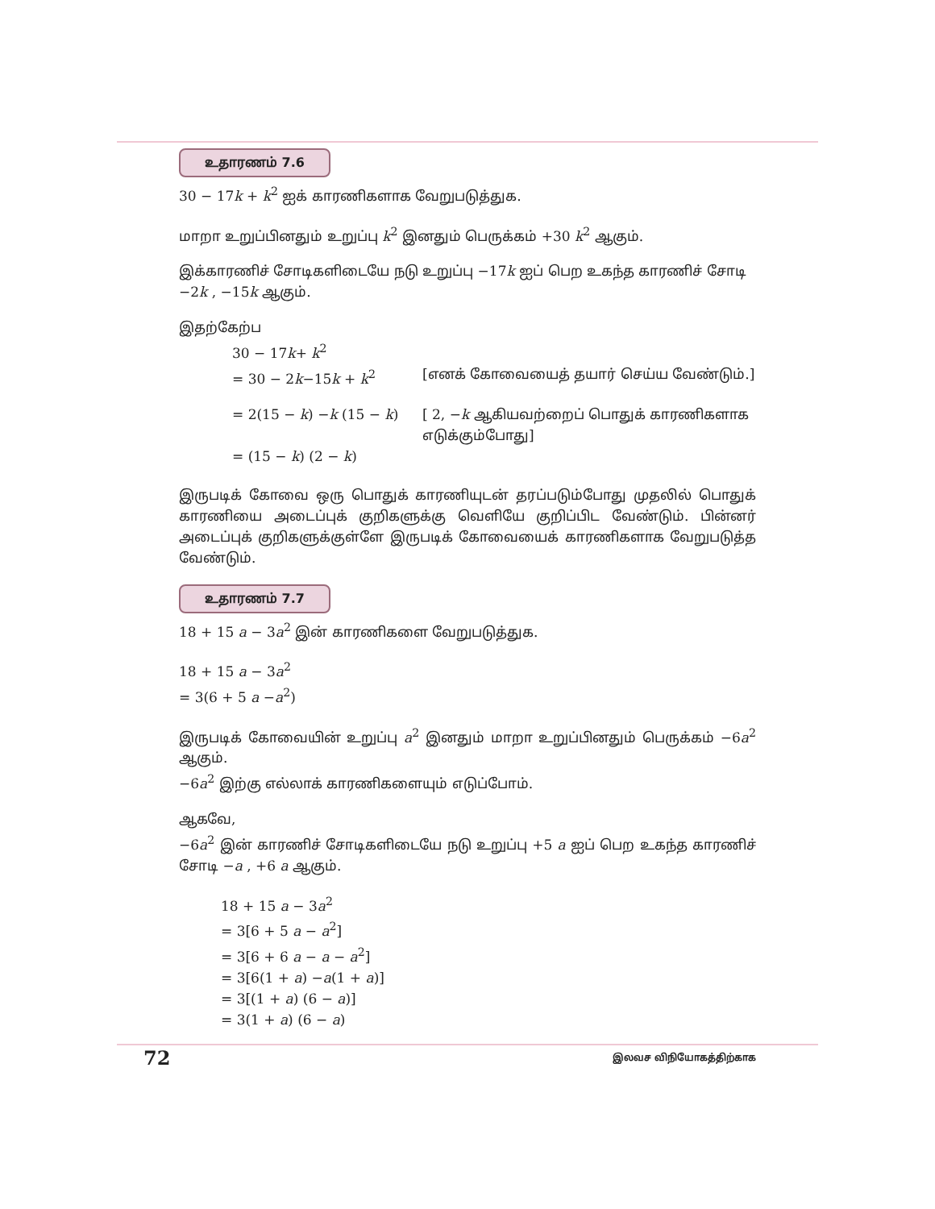உதாரணம் 7.6
30 − 17k + k<sup>2</sup> ஐக் காரணிகளாக வேறுபடுத்துக.
மாறா உறுப்பினதும் உறுப்பு k<sup>2</sup> இனதும் பெருக்கம் +30 k<sup>2</sup> ஆகும்.
இக்காரணிச் சோடிகளிடையே நடு உறுப்பு −17k ஐப் பெற உகந்த காரணிச் சோடி
−2k , −15k ஆகும்.
இதற்கேற்ப
30 − 17k+ k<sup>2</sup>
= 30 − 2k−15k + k<sup>2</sup> [எனக் கோவையைத் தயார் செய்ய வேண்டும்.]
= 2(15 − k) −k (15 − k) [ 2, −k ஆகியவற்றைப் பொதுக் காரணிகளாக எடுக்கும்போது]
= (15 − k) (2 − k)
இருபடிக் கோவை ஒரு பொதுக் காரணியுடன் தரப்படும்போது முதலில் பொதுக் காரணியை அடைப்புக் குறிகளுக்கு வெளியே குறிப்பிட வேண்டும். பின்னர் அடைப்புக் குறிகளுக்குள்ளே இருபடிக் கோவையைக் காரணிகளாக வேறுபடுத்த வேண்டும்.
உதாரணம் 7.7
18 + 15 a − 3a<sup>2</sup> இன் காரணிகளை வேறுபடுத்துக.
18 + 15 a − 3a<sup>2</sup>
= 3(6 + 5 a −a<sup>2</sup>)
இருபடிக் கோவையின் உறுப்பு a<sup>2</sup> இனதும் மாறா உறுப்பினதும் பெருக்கம் −6a<sup>2</sup> ஆகும்.
−6a<sup>2</sup> இற்கு எல்லாக் காரணிகளையும் எடுப்போம்.
ஆகவே,
−6a<sup>2</sup> இன் காரணிச் சோடிகளிடையே நடு உறுப்பு +5 a ஐப் பெற உகந்த காரணிச் சோடி −a , +6 a ஆகும்.
18 + 15 a − 3a<sup>2</sup>
= 3[6 + 5 a − a<sup>2</sup>]
= 3[6 + 6 a − a − a<sup>2</sup>]
= 3[6(1 + a) −a(1 + a)]
= 3[(1 + a) (6 − a)]
= 3(1 + a) (6 − a)
72 இலவச விநியோகத்திற்காக